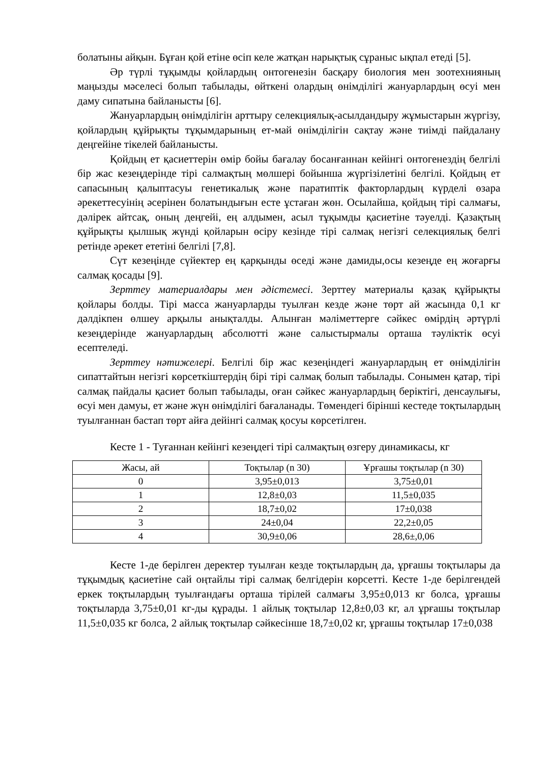болатыны айқын. Бұған қой етіне өсіп келе жатқан нарықтық сұраныс ықпал етеді [5].
Әр түрлі тұқымды қойлардың онтогенезін басқару биология мен зоотехнияның маңызды мәселесі болып табылады, өйткені олардың өнімділігі жануарлардың өсуі мен даму сипатына байланысты [6].
Жануарлардың өнімділігін арттыру селекциялық-асылдандыру жұмыстарын жүргізу, қойлардың құйрықты тұқымдарының ет-май өнімділігін сақтау және тиімді пайдалану деңгейіне тікелей байланысты.
Қойдың ет қасиеттерін өмір бойы бағалау босанғаннан кейінгі онтогенездің белгілі бір жас кезеңдерінде тірі салмақтың мөлшері бойынша жүргізілетіні белгілі. Қойдың ет сапасының қалыптасуы генетикалық және паратиптік факторлардың күрделі өзара әрекеттесуінің әсерінен болатындығын есте ұстаған жөн. Осылайша, қойдың тірі салмағы, дәлірек айтсақ, оның деңгейі, ең алдымен, асыл тұқымды қасиетіне тәуелді. Қазақтың құйрықты қылшық жүнді қойларын өсіру кезінде тірі салмақ негізгі селекциялық белгі ретінде әрекет ететіні белгілі [7,8].
Сүт кезеңінде сүйектер ең қарқынды өседі және дамиды,осы кезеңде ең жоғарғы салмақ қосады [9].
Зерттеу материалдары мен әдістемесі. Зерттеу материалы қазақ құйрықты қойлары болды. Тірі масса жануарларды туылған кезде және төрт ай жасында 0,1 кг дәлдікпен өлшеу арқылы анықталды. Алынған мәліметтерге сәйкес өмірдің әртүрлі кезеңдерінде жануарлардың абсолютті және салыстырмалы орташа тәуліктік өсуі есептеледі.
Зерттеу нәтижелері. Белгілі бір жас кезеңіндегі жануарлардың ет өнімділігін сипаттайтын негізгі көрсеткіштердің бірі тірі салмақ болып табылады. Сонымен қатар, тірі салмақ пайдалы қасиет болып табылады, оған сәйкес жануарлардың беріктігі, денсаулығы, өсуі мен дамуы, ет және жүн өнімділігі бағаланады. Төмендегі бірінші кестеде тоқтылардың туылғаннан бастап төрт айға дейінгі салмақ қосуы көрсетілген.
Кесте 1 - Туғаннан кейінгі кезеңдегі тірі салмақтың өзгеру динамикасы, кг
| Жасы, ай | Тоқтылар (n 30) | Ұрғашы тоқтылар (n 30) |
| --- | --- | --- |
| 0 | 3,95±0,013 | 3,75±0,01 |
| 1 | 12,8±0,03 | 11,5±0,035 |
| 2 | 18,7±0,02 | 17±0,038 |
| 3 | 24±0,04 | 22,2±0,05 |
| 4 | 30,9±0,06 | 28,6±,0,06 |
Кесте 1-де берілген деректер туылған кезде тоқтылардың да, ұрғашы тоқтылары да тұқымдық қасиетіне сай оңтайлы тірі салмақ белгідерін көрсетті. Кесте 1-де берілгендей еркек тоқтылардың туылғандағы орташа тірілей салмағы 3,95±0,013 кг болса, ұрғашы тоқтыларда 3,75±0,01 кг-ды құрады. 1 айлық тоқтылар 12,8±0,03 кг, ал ұрғашы тоқтылар 11,5±0,035 кг болса, 2 айлық тоқтылар сәйкесінше 18,7±0,02 кг, ұрғашы тоқтылар 17±0,038